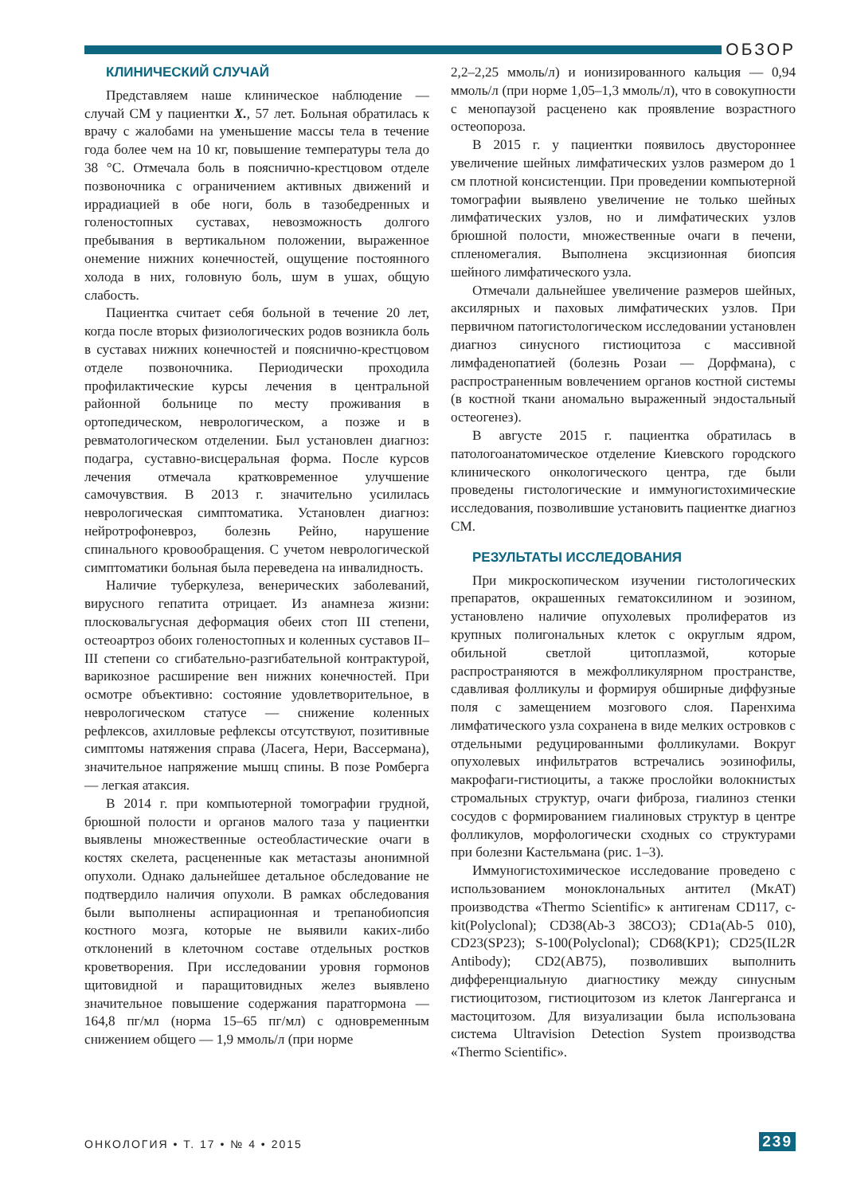ОБЗОР
КЛИНИЧЕСКИЙ СЛУЧАЙ
Представляем наше клиническое наблюдение — случай СМ у пациентки Х., 57 лет. Больная обратилась к врачу с жалобами на уменьшение массы тела в течение года более чем на 10 кг, повышение температуры тела до 38 °С. Отмечала боль в пояснично-крестцовом отделе позвоночника с ограничением активных движений и иррадиацией в обе ноги, боль в тазобедренных и голеностопных суставах, невозможность долгого пребывания в вертикальном положении, выраженное онемение нижних конечностей, ощущение постоянного холода в них, головную боль, шум в ушах, общую слабость.
Пациентка считает себя больной в течение 20 лет, когда после вторых физиологических родов возникла боль в суставах нижних конечностей и пояснично-крестцовом отделе позвоночника. Периодически проходила профилактические курсы лечения в центральной районной больнице по месту проживания в ортопедическом, неврологическом, а позже и в ревматологическом отделении. Был установлен диагноз: подагра, суставно-висцеральная форма. После курсов лечения отмечала кратковременное улучшение самочувствия. В 2013 г. значительно усилилась неврологическая симптоматика. Установлен диагноз: нейротрофоневроз, болезнь Рейно, нарушение спинального кровообращения. С учетом неврологической симптоматики больная была переведена на инвалидность.
Наличие туберкулеза, венерических заболеваний, вирусного гепатита отрицает. Из анамнеза жизни: плосковальгусная деформация обеих стоп III степени, остеоартроз обоих голеностопных и коленных суставов II–III степени со сгибательно-разгибательной контрактурой, варикозное расширение вен нижних конечностей. При осмотре объективно: состояние удовлетворительное, в неврологическом статусе — снижение коленных рефлексов, ахилловые рефлексы отсутствуют, позитивные симптомы натяжения справа (Ласега, Нери, Вассермана), значительное напряжение мышц спины. В позе Ромберга — легкая атаксия.
В 2014 г. при компьютерной томографии грудной, брюшной полости и органов малого таза у пациентки выявлены множественные остеобластические очаги в костях скелета, расцененные как метастазы анонимной опухоли. Однако дальнейшее детальное обследование не подтвердило наличия опухоли. В рамках обследования были выполнены аспирационная и трепанобиопсия костного мозга, которые не выявили каких-либо отклонений в клеточном составе отдельных ростков кроветворения. При исследовании уровня гормонов щитовидной и паращитовидных желез выявлено значительное повышение содержания паратгормона — 164,8 пг/мл (норма 15–65 пг/мл) с одновременным снижением общего — 1,9 ммоль/л (при норме
2,2–2,25 ммоль/л) и ионизированного кальция — 0,94 ммоль/л (при норме 1,05–1,3 ммоль/л), что в совокупности с менопаузой расценено как проявление возрастного остеопороза.
В 2015 г. у пациентки появилось двустороннее увеличение шейных лимфатических узлов размером до 1 см плотной консистенции. При проведении компьютерной томографии выявлено увеличение не только шейных лимфатических узлов, но и лимфатических узлов брюшной полости, множественные очаги в печени, спленомегалия. Выполнена эксцизионная биопсия шейного лимфатического узла.
Отмечали дальнейшее увеличение размеров шейных, аксилярных и паховых лимфатических узлов. При первичном патогистологическом исследовании установлен диагноз синусного гистиоцитоза с массивной лимфаденопатией (болезнь Розаи — Дорфмана), с распространенным вовлечением органов костной системы (в костной ткани аномально выраженный эндостальный остеогенез).
В августе 2015 г. пациентка обратилась в патологоанатомическое отделение Киевского городского клинического онкологического центра, где были проведены гистологические и иммуногистохимические исследования, позволившие установить пациентке диагноз СМ.
РЕЗУЛЬТАТЫ ИССЛЕДОВАНИЯ
При микроскопическом изучении гистологических препаратов, окрашенных гематоксилином и эозином, установлено наличие опухолевых пролифератов из крупных полигональных клеток с округлым ядром, обильной светлой цитоплазмой, которые распространяются в межфолликулярном пространстве, сдавливая фолликулы и формируя обширные диффузные поля с замещением мозгового слоя. Паренхима лимфатического узла сохранена в виде мелких островков с отдельными редуцированными фолликулами. Вокруг опухолевых инфильтратов встречались эозинофилы, макрофаги-гистиоциты, а также прослойки волокнистых стромальных структур, очаги фиброза, гиалиноз стенки сосудов с формированием гиалиновых структур в центре фолликулов, морфологически сходных со структурами при болезни Кастельмана (рис. 1–3).
Иммуногистохимическое исследование проведено с использованием моноклональных антител (МкАТ) производства «Thermo Scientific» к антигенам CD117, c-kit(Polyclonal); CD38(Ab-3 38CO3); CD1a(Ab-5 010), CD23(SP23); S-100(Polyclonal); CD68(KP1); CD25(IL2R Antibody); CD2(AB75), позволивших выполнить дифференциальную диагностику между синусным гистиоцитозом, гистиоцитозом из клеток Лангерганса и мастоцитозом. Для визуализации была использована система Ultravision Detection System производства «Thermo Scientific».
ОНКОЛОГИЯ • Т. 17 • № 4 • 2015 239